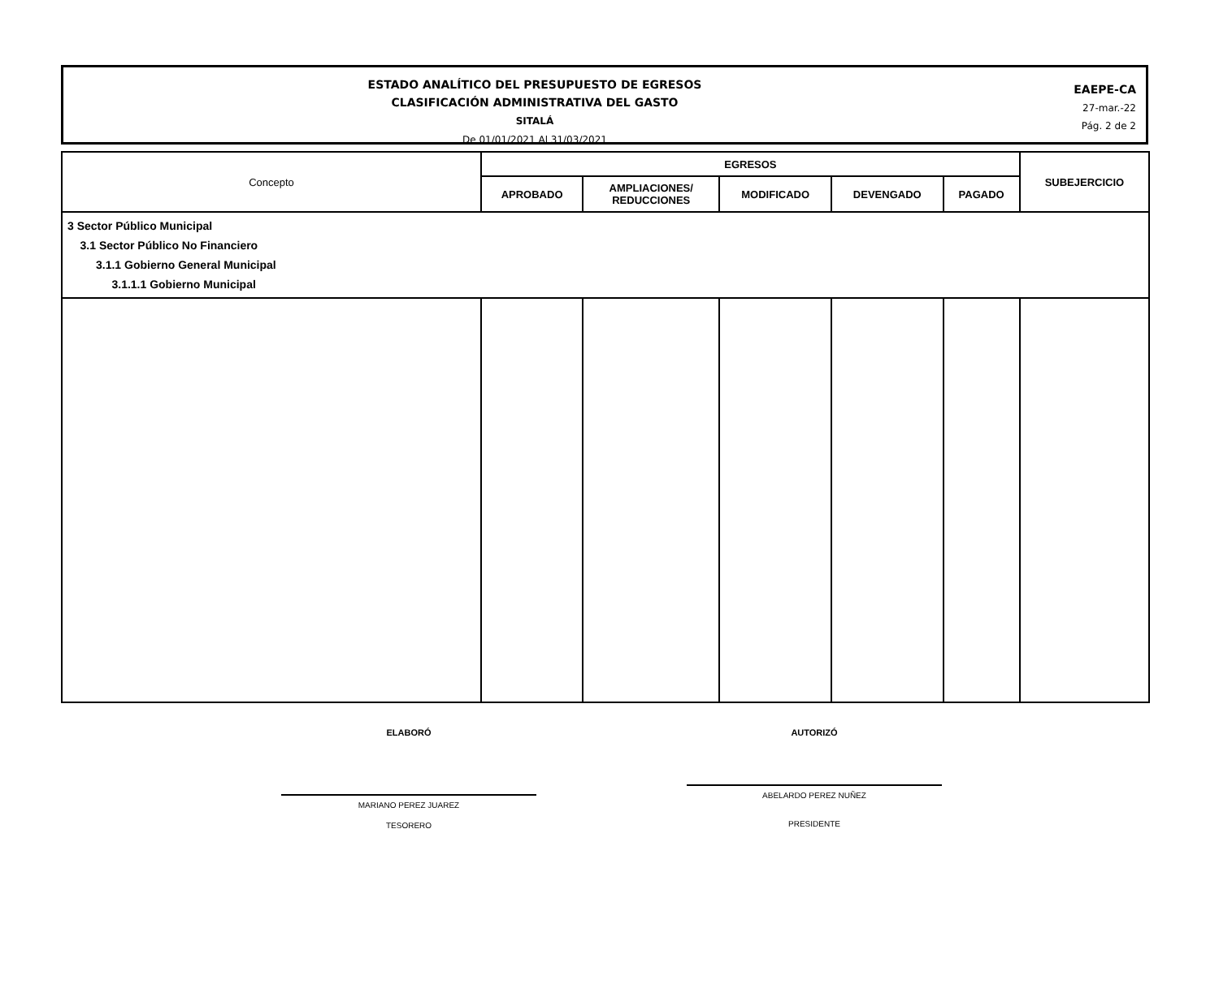ESTADO ANALÍTICO DEL PRESUPUESTO DE EGRESOS
CLASIFICACIÓN ADMINISTRATIVA DEL GASTO
SITALÁ
De 01/01/2021 Al 31/03/2021
EAEPE-CA
27-mar.-22
Pág. 2 de 2
| Concepto | EGRESOS | | | | | SUBEJERCICIO |
| --- | --- | --- | --- | --- | --- | --- |
| | APROBADO | AMPLIACIONES/ REDUCCIONES | MODIFICADO | DEVENGADO | PAGADO | |
| 3 Sector Público Municipal 3.1 Sector Público No Financiero 3.1.1 Gobierno General Municipal 3.1.1.1 Gobierno Municipal | | | | | | |
ELABORÓ
MARIANO PEREZ JUAREZ
TESORERO
AUTORIZÓ
ABELARDO PEREZ NUÑEZ
PRESIDENTE